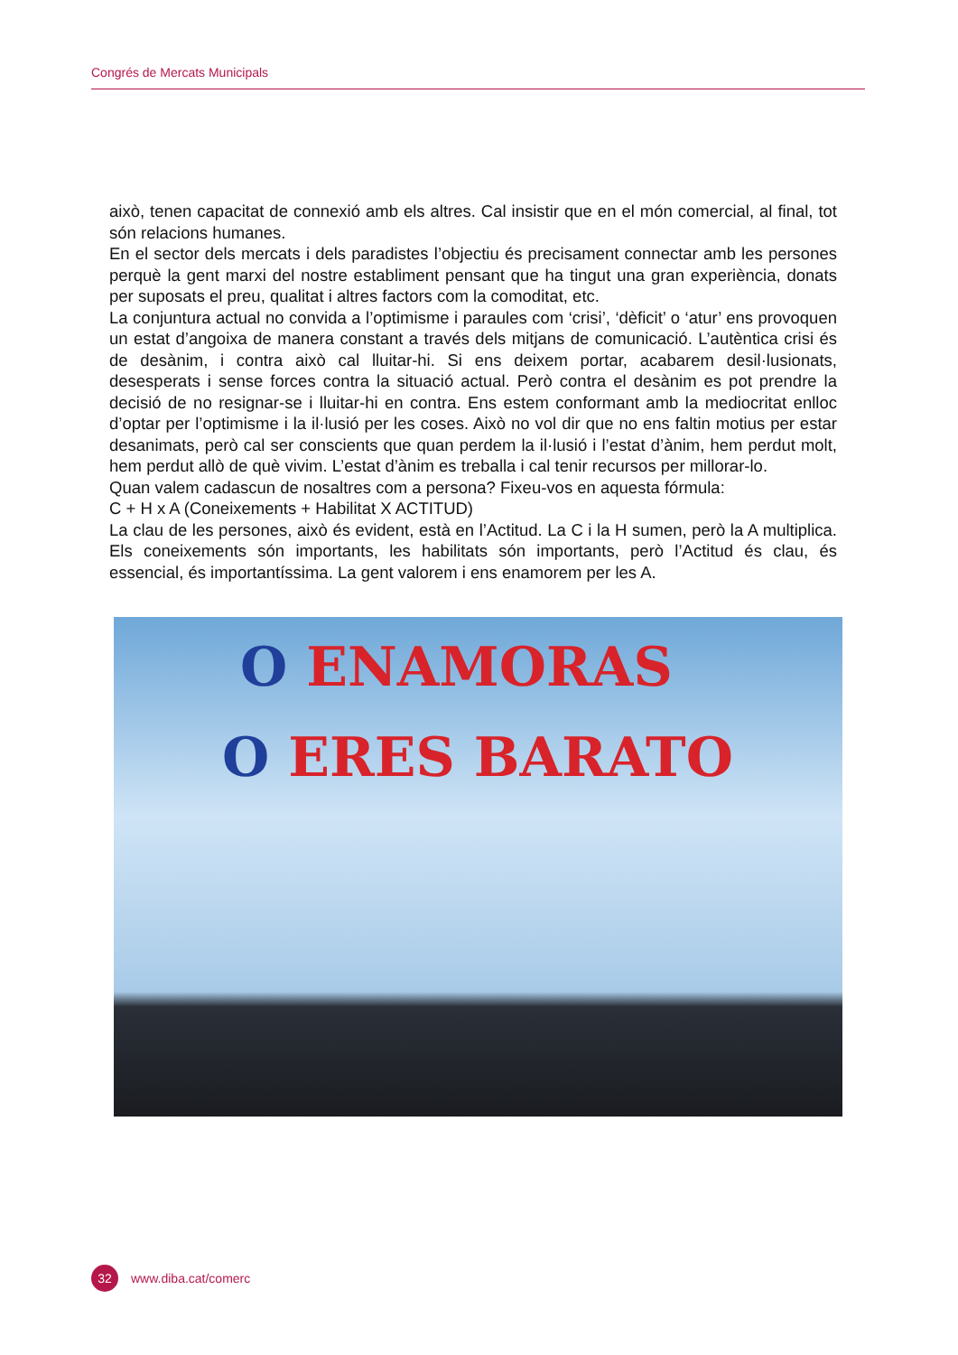Congrés de Mercats Municipals
això, tenen capacitat de connexió amb els altres. Cal insistir que en el món comercial, al final, tot són relacions humanes.
En el sector dels mercats i dels paradistes l’objectiu és precisament connectar amb les persones perquè la gent marxi del nostre establiment pensant que ha tingut una gran experiència, donats per suposats el preu, qualitat i altres factors com la comoditat, etc.
La conjuntura actual no convida a l’optimisme i paraules com ‘crisi’, ‘dèficit’ o ‘atur’ ens provoquen un estat d’angoixa de manera constant a través dels mitjans de comunicació. L’autèntica crisi és de desànim, i contra això cal lluitar-hi. Si ens deixem portar, acabarem desil·lusionats, desesperats i sense forces contra la situació actual. Però contra el desànim es pot prendre la decisió de no resignar-se i lluitar-hi en contra. Ens estem conformant amb la mediocritat enlloc d’optar per l’optimisme i la il·lusió per les coses. Això no vol dir que no ens faltin motius per estar desanimats, però cal ser conscients que quan perdem la il·lusió i l’estat d’ànim, hem perdut molt, hem perdut allò de què vivim. L’estat d’ànim es treballa i cal tenir recursos per millorar-lo.
Quan valem cadascun de nosaltres com a persona? Fixeu-vos en aquesta fórmula:
C + H x A (Coneixements + Habilitat X ACTITUD)
La clau de les persones, això és evident, està en l’Actitud. La C i la H sumen, però la A multiplica. Els coneixements són importants, les habilitats són importants, però l’Actitud és clau, és essencial, és importantíssima. La gent valorem i ens enamorem per les A.
O ENAMORAS
O ERES BARATO
32
www.diba.cat/comerc